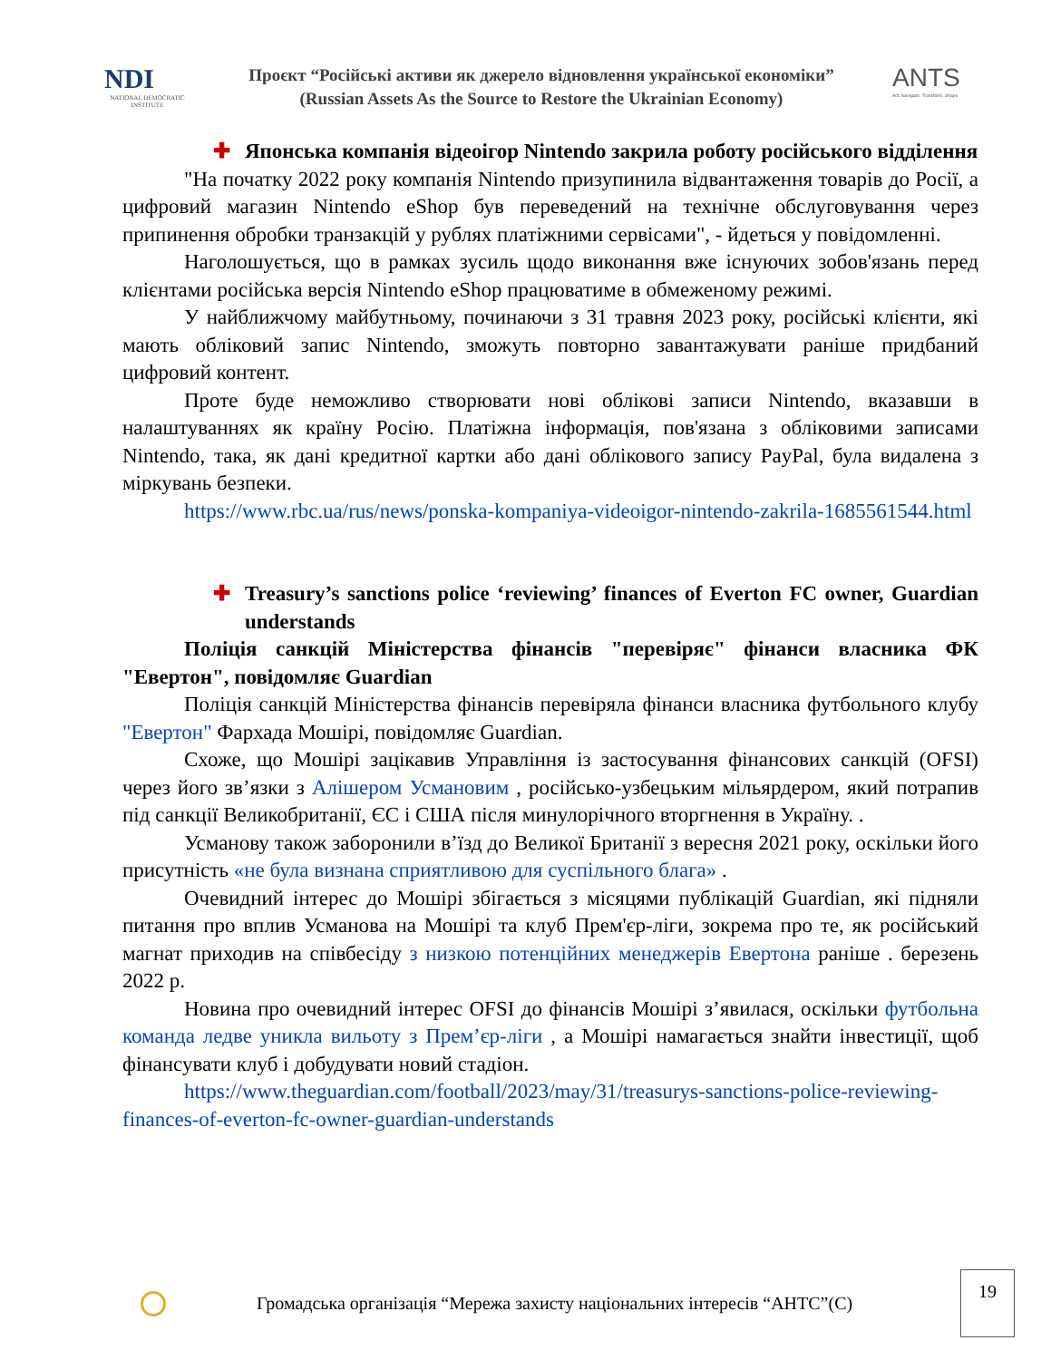NDI
NATIONAL DEMOCRATIC INSTITUTE
Проєкт “Російські активи як джерело відновлення української економіки”
(Russian Assets As the Source to Restore the Ukrainian Economy)
ANTS
Act. Navigate. Transform. Shape.
✚ Японська компанія відеоігор Nintendo закрила роботу російського відділення
"На початку 2022 року компанія Nintendo призупинила відвантаження товарів до Росії, а цифровий магазин Nintendo eShop був переведений на технічне обслуговування через припинення обробки транзакцій у рублях платіжними сервісами", - йдеться у повідомленні.
Наголошується, що в рамках зусиль щодо виконання вже існуючих зобов'язань перед клієнтами російська версія Nintendo eShop працюватиме в обмеженому режимі.
У найближчому майбутньому, починаючи з 31 травня 2023 року, російські клієнти, які мають обліковий запис Nintendo, зможуть повторно завантажувати раніше придбаний цифровий контент.
Проте буде неможливо створювати нові облікові записи Nintendo, вказавши в налаштуваннях як країну Росію. Платіжна інформація, пов'язана з обліковими записами Nintendo, така, як дані кредитної картки або дані облікового запису PayPal, була видалена з міркувань безпеки.
https://www.rbc.ua/rus/news/ponska-kompaniya-videoigor-nintendo-zakrila-1685561544.html
✚ Treasury’s sanctions police ‘reviewing’ finances of Everton FC owner, Guardian understands
Поліція санкцій Міністерства фінансів "перевіряє" фінанси власника ФК "Евертон", повідомляє Guardian
Поліція санкцій Міністерства фінансів перевіряла фінанси власника футбольного клубу "Евертон" Фархада Мошірі, повідомляє Guardian.
Схоже, що Мошірі зацікавив Управління із застосування фінансових санкцій (OFSI) через його зв’язки з Алішером Усмановим , російсько-узбецьким мільярдером, який потрапив під санкції Великобританії, ЄС і США після минулорічного вторгнення в Україну. .
Усманову також заборонили в’їзд до Великої Британії з вересня 2021 року, оскільки його присутність «не була визнана сприятливою для суспільного блага» .
Очевидний інтерес до Мошірі збігається з місяцями публікацій Guardian, які підняли питання про вплив Усманова на Мошірі та клуб Прем'єр-ліги, зокрема про те, як російський магнат приходив на співбесіду з низкою потенційних менеджерів Евертона раніше . березень 2022 р.
Новина про очевидний інтерес OFSI до фінансів Мошірі з’явилася, оскільки футбольна команда ледве уникла вильоту з Прем’єр-ліги , а Мошірі намагається знайти інвестиції, щоб фінансувати клуб і добудувати новий стадіон.
https://www.theguardian.com/football/2023/may/31/treasurys-sanctions-police-reviewing-finances-of-everton-fc-owner-guardian-understands
Громадська організація “Мережа захисту національних інтересів “АНТС”(С)
19